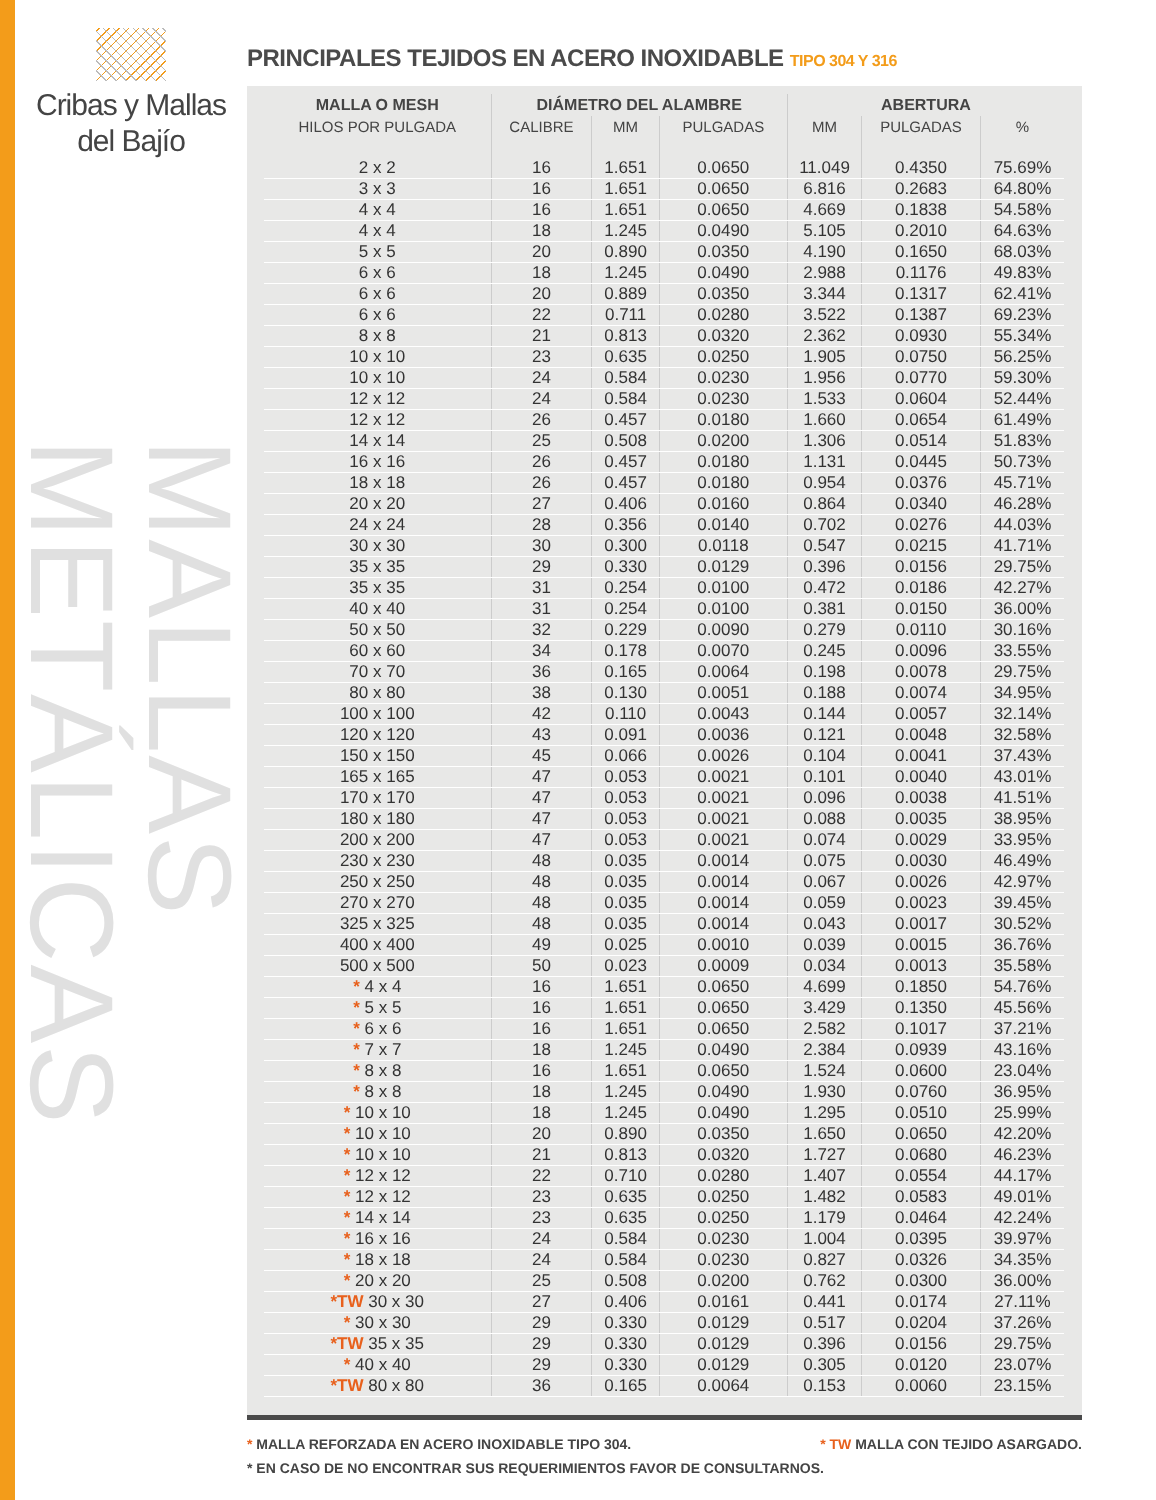Cribas y Mallas
del Bajío
MALLAS METÁLICAS
PRINCIPALES TEJIDOS EN ACERO INOXIDABLE TIPO 304 Y 316
| MALLA O MESH | DIÁMETRO DEL ALAMBRE | | | ABERTURA | | |
| --- | --- | --- | --- | --- | --- | --- |
| HILOS POR PULGADA | CALIBRE | MM | PULGADAS | MM | PULGADAS | % |
| 2 x 2 | 16 | 1.651 | 0.0650 | 11.049 | 0.4350 | 75.69% |
| 3 x 3 | 16 | 1.651 | 0.0650 | 6.816 | 0.2683 | 64.80% |
| 4 x 4 | 16 | 1.651 | 0.0650 | 4.669 | 0.1838 | 54.58% |
| 4 x 4 | 18 | 1.245 | 0.0490 | 5.105 | 0.2010 | 64.63% |
| 5 x 5 | 20 | 0.890 | 0.0350 | 4.190 | 0.1650 | 68.03% |
| 6 x 6 | 18 | 1.245 | 0.0490 | 2.988 | 0.1176 | 49.83% |
| 6 x 6 | 20 | 0.889 | 0.0350 | 3.344 | 0.1317 | 62.41% |
| 6 x 6 | 22 | 0.711 | 0.0280 | 3.522 | 0.1387 | 69.23% |
| 8 x 8 | 21 | 0.813 | 0.0320 | 2.362 | 0.0930 | 55.34% |
| 10 x 10 | 23 | 0.635 | 0.0250 | 1.905 | 0.0750 | 56.25% |
| 10 x 10 | 24 | 0.584 | 0.0230 | 1.956 | 0.0770 | 59.30% |
| 12 x 12 | 24 | 0.584 | 0.0230 | 1.533 | 0.0604 | 52.44% |
| 12 x 12 | 26 | 0.457 | 0.0180 | 1.660 | 0.0654 | 61.49% |
| 14 x 14 | 25 | 0.508 | 0.0200 | 1.306 | 0.0514 | 51.83% |
| 16 x 16 | 26 | 0.457 | 0.0180 | 1.131 | 0.0445 | 50.73% |
| 18 x 18 | 26 | 0.457 | 0.0180 | 0.954 | 0.0376 | 45.71% |
| 20 x 20 | 27 | 0.406 | 0.0160 | 0.864 | 0.0340 | 46.28% |
| 24 x 24 | 28 | 0.356 | 0.0140 | 0.702 | 0.0276 | 44.03% |
| 30 x 30 | 30 | 0.300 | 0.0118 | 0.547 | 0.0215 | 41.71% |
| 35 x 35 | 29 | 0.330 | 0.0129 | 0.396 | 0.0156 | 29.75% |
| 35 x 35 | 31 | 0.254 | 0.0100 | 0.472 | 0.0186 | 42.27% |
| 40 x 40 | 31 | 0.254 | 0.0100 | 0.381 | 0.0150 | 36.00% |
| 50 x 50 | 32 | 0.229 | 0.0090 | 0.279 | 0.0110 | 30.16% |
| 60 x 60 | 34 | 0.178 | 0.0070 | 0.245 | 0.0096 | 33.55% |
| 70 x 70 | 36 | 0.165 | 0.0064 | 0.198 | 0.0078 | 29.75% |
| 80 x 80 | 38 | 0.130 | 0.0051 | 0.188 | 0.0074 | 34.95% |
| 100 x 100 | 42 | 0.110 | 0.0043 | 0.144 | 0.0057 | 32.14% |
| 120 x 120 | 43 | 0.091 | 0.0036 | 0.121 | 0.0048 | 32.58% |
| 150 x 150 | 45 | 0.066 | 0.0026 | 0.104 | 0.0041 | 37.43% |
| 165 x 165 | 47 | 0.053 | 0.0021 | 0.101 | 0.0040 | 43.01% |
| 170 x 170 | 47 | 0.053 | 0.0021 | 0.096 | 0.0038 | 41.51% |
| 180 x 180 | 47 | 0.053 | 0.0021 | 0.088 | 0.0035 | 38.95% |
| 200 x 200 | 47 | 0.053 | 0.0021 | 0.074 | 0.0029 | 33.95% |
| 230 x 230 | 48 | 0.035 | 0.0014 | 0.075 | 0.0030 | 46.49% |
| 250 x 250 | 48 | 0.035 | 0.0014 | 0.067 | 0.0026 | 42.97% |
| 270 x 270 | 48 | 0.035 | 0.0014 | 0.059 | 0.0023 | 39.45% |
| 325 x 325 | 48 | 0.035 | 0.0014 | 0.043 | 0.0017 | 30.52% |
| 400 x 400 | 49 | 0.025 | 0.0010 | 0.039 | 0.0015 | 36.76% |
| 500 x 500 | 50 | 0.023 | 0.0009 | 0.034 | 0.0013 | 35.58% |
| * 4 x 4 | 16 | 1.651 | 0.0650 | 4.699 | 0.1850 | 54.76% |
| * 5 x 5 | 16 | 1.651 | 0.0650 | 3.429 | 0.1350 | 45.56% |
| * 6 x 6 | 16 | 1.651 | 0.0650 | 2.582 | 0.1017 | 37.21% |
| * 7 x 7 | 18 | 1.245 | 0.0490 | 2.384 | 0.0939 | 43.16% |
| * 8 x 8 | 16 | 1.651 | 0.0650 | 1.524 | 0.0600 | 23.04% |
| * 8 x 8 | 18 | 1.245 | 0.0490 | 1.930 | 0.0760 | 36.95% |
| * 10 x 10 | 18 | 1.245 | 0.0490 | 1.295 | 0.0510 | 25.99% |
| * 10 x 10 | 20 | 0.890 | 0.0350 | 1.650 | 0.0650 | 42.20% |
| * 10 x 10 | 21 | 0.813 | 0.0320 | 1.727 | 0.0680 | 46.23% |
| * 12 x 12 | 22 | 0.710 | 0.0280 | 1.407 | 0.0554 | 44.17% |
| * 12 x 12 | 23 | 0.635 | 0.0250 | 1.482 | 0.0583 | 49.01% |
| * 14 x 14 | 23 | 0.635 | 0.0250 | 1.179 | 0.0464 | 42.24% |
| * 16 x 16 | 24 | 0.584 | 0.0230 | 1.004 | 0.0395 | 39.97% |
| * 18 x 18 | 24 | 0.584 | 0.0230 | 0.827 | 0.0326 | 34.35% |
| * 20 x 20 | 25 | 0.508 | 0.0200 | 0.762 | 0.0300 | 36.00% |
| *TW 30 x 30 | 27 | 0.406 | 0.0161 | 0.441 | 0.0174 | 27.11% |
| * 30 x 30 | 29 | 0.330 | 0.0129 | 0.517 | 0.0204 | 37.26% |
| *TW 35 x 35 | 29 | 0.330 | 0.0129 | 0.396 | 0.0156 | 29.75% |
| * 40 x 40 | 29 | 0.330 | 0.0129 | 0.305 | 0.0120 | 23.07% |
| *TW 80 x 80 | 36 | 0.165 | 0.0064 | 0.153 | 0.0060 | 23.15% |
* MALLA REFORZADA EN ACERO INOXIDABLE TIPO 304. * TW MALLA CON TEJIDO ASARGADO.
* EN CASO DE NO ENCONTRAR SUS REQUERIMIENTOS FAVOR DE CONSULTARNOS.